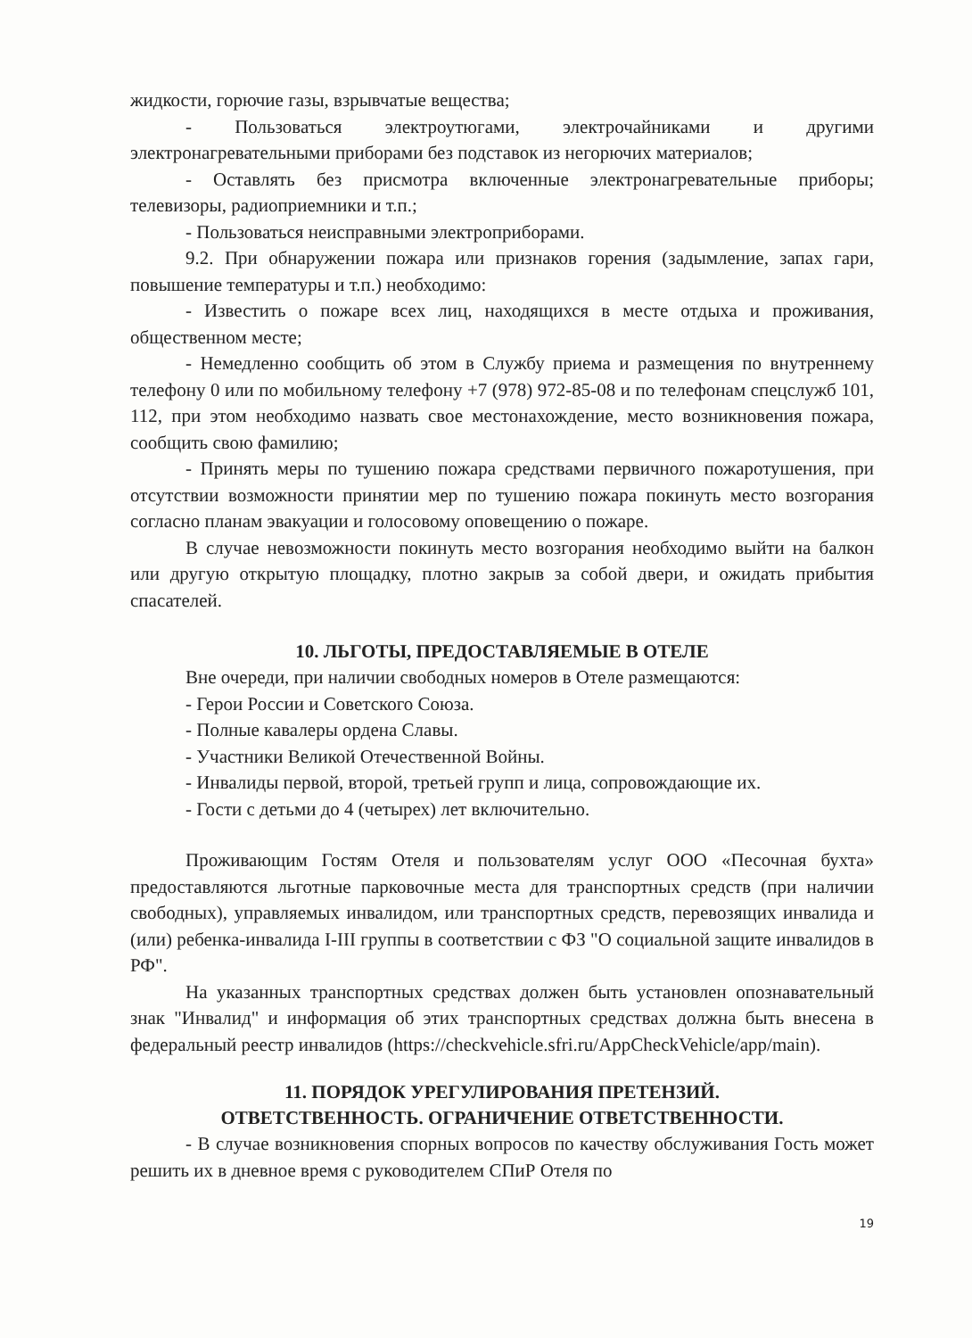жидкости, горючие газы, взрывчатые вещества;
- Пользоваться электроутюгами, электрочайниками и другими электронагревательными приборами без подставок из негорючих материалов;
- Оставлять без присмотра включенные электронагревательные приборы; телевизоры, радиоприемники и т.п.;
- Пользоваться неисправными электроприборами.
9.2. При обнаружении пожара или признаков горения (задымление, запах гари, повышение температуры и т.п.) необходимо:
- Известить о пожаре всех лиц, находящихся в месте отдыха и проживания, общественном месте;
- Немедленно сообщить об этом в Службу приема и размещения по внутреннему телефону 0 или по мобильному телефону +7 (978) 972-85-08 и по телефонам спецслужб 101, 112, при этом необходимо назвать свое местонахождение, место возникновения пожара, сообщить свою фамилию;
- Принять меры по тушению пожара средствами первичного пожаротушения, при отсутствии возможности принятии мер по тушению пожара покинуть место возгорания согласно планам эвакуации и голосовому оповещению о пожаре.
В случае невозможности покинуть место возгорания необходимо выйти на балкон или другую открытую площадку, плотно закрыв за собой двери, и ожидать прибытия спасателей.
10. ЛЬГОТЫ, ПРЕДОСТАВЛЯЕМЫЕ В ОТЕЛЕ
Вне очереди, при наличии свободных номеров в Отеле размещаются:
- Герои России и Советского Союза.
- Полные кавалеры ордена Славы.
- Участники Великой Отечественной Войны.
- Инвалиды первой, второй, третьей групп и лица, сопровождающие их.
- Гости с детьми до 4 (четырех) лет включительно.
Проживающим Гостям Отеля и пользователям услуг ООО «Песочная бухта» предоставляются льготные парковочные места для транспортных средств (при наличии свободных), управляемых инвалидом, или транспортных средств, перевозящих инвалида и (или) ребенка-инвалида I-III группы в соответствии с ФЗ "О социальной защите инвалидов в РФ".
На указанных транспортных средствах должен быть установлен опознавательный знак "Инвалид" и информация об этих транспортных средствах должна быть внесена в федеральный реестр инвалидов (https://checkvehicle.sfri.ru/AppCheckVehicle/app/main).
11. ПОРЯДОК УРЕГУЛИРОВАНИЯ ПРЕТЕНЗИЙ.
ОТВЕТСТВЕННОСТЬ. ОГРАНИЧЕНИЕ ОТВЕТСТВЕННОСТИ.
- В случае возникновения спорных вопросов по качеству обслуживания Гость может решить их в дневное время с руководителем СПиР Отеля по
19